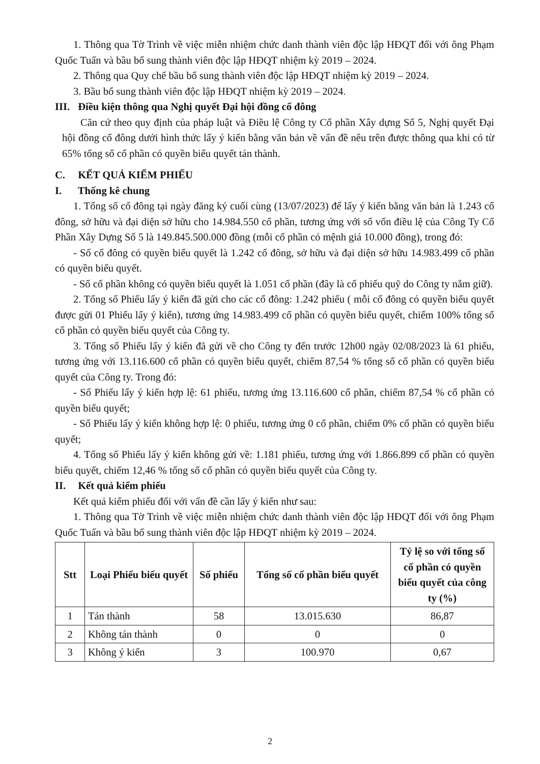1. Thông qua Tờ Trình về việc miễn nhiệm chức danh thành viên độc lập HĐQT đối với ông Phạm Quốc Tuấn và bầu bổ sung thành viên độc lập HĐQT nhiệm kỳ 2019 – 2024.
2. Thông qua Quy chế bầu bổ sung thành viên độc lập HĐQT nhiệm kỳ 2019 – 2024.
3. Bầu bổ sung thành viên độc lập HĐQT nhiệm kỳ 2019 – 2024.
III. Điều kiện thông qua Nghị quyết Đại hội đồng cổ đông
Căn cứ theo quy định của pháp luật và Điều lệ Công ty Cổ phần Xây dựng Số 5, Nghị quyết Đại hội đồng cổ đông dưới hình thức lấy ý kiến bằng văn bản về vấn đề nêu trên được thông qua khi có từ 65% tổng số cổ phần có quyền biểu quyết tán thành.
C. KẾT QUẢ KIỂM PHIẾU
I. Thống kê chung
1. Tổng số cổ đông tại ngày đăng ký cuối cùng (13/07/2023) để lấy ý kiến bằng văn bản là 1.243 cổ đông, sở hữu và đại diện sở hữu cho 14.984.550 cổ phần, tương ứng với số vốn điều lệ của Công Ty Cổ Phần Xây Dựng Số 5 là 149.845.500.000 đồng (mỗi cổ phần có mệnh giá 10.000 đồng), trong đó:
- Số cổ đông có quyền biểu quyết là 1.242 cổ đông, sở hữu và đại diện sở hữu 14.983.499 cổ phần có quyền biểu quyết.
- Số cổ phần không có quyền biểu quyết là 1.051 cổ phần (đây là cổ phiếu quỹ do Công ty nắm giữ).
2. Tổng số Phiếu lấy ý kiến đã gửi cho các cổ đông: 1.242 phiếu ( mỗi cổ đông có quyền biểu quyết được gửi 01 Phiếu lấy ý kiến), tương ứng 14.983.499 cổ phần có quyền biểu quyết, chiếm 100% tổng số cổ phần có quyền biểu quyết của Công ty.
3. Tổng số Phiếu lấy ý kiến đã gửi về cho Công ty đến trước 12h00 ngày 02/08/2023 là 61 phiếu, tương ứng với 13.116.600 cổ phần có quyền biểu quyết, chiếm 87,54 % tổng số cổ phần có quyền biểu quyết của Công ty. Trong đó:
- Số Phiếu lấy ý kiến hợp lệ: 61 phiếu, tương ứng 13.116.600 cổ phần, chiếm 87,54 % cổ phần có quyền biểu quyết;
- Số Phiếu lấy ý kiến không hợp lệ: 0 phiếu, tương ứng 0 cổ phần, chiếm 0% cổ phần có quyền biểu quyết;
4. Tổng số Phiếu lấy ý kiến không gửi về: 1.181 phiếu, tương ứng với 1.866.899 cổ phần có quyền biểu quyết, chiếm 12,46 % tổng số cổ phần có quyền biểu quyết của Công ty.
II. Kết quả kiểm phiếu
Kết quả kiểm phiếu đối với vấn đề cần lấy ý kiến như sau:
1. Thông qua Tờ Trình về việc miễn nhiệm chức danh thành viên độc lập HĐQT đối với ông Phạm Quốc Tuấn và bầu bổ sung thành viên độc lập HĐQT nhiệm kỳ 2019 – 2024.
| Stt | Loại Phiếu biểu quyết | Số phiếu | Tổng số cổ phần biểu quyết | Tỷ lệ so với tổng số cổ phần có quyền biểu quyết của công ty (%) |
| --- | --- | --- | --- | --- |
| 1 | Tán thành | 58 | 13.015.630 | 86,87 |
| 2 | Không tán thành | 0 | 0 | 0 |
| 3 | Không ý kiến | 3 | 100.970 | 0,67 |
2